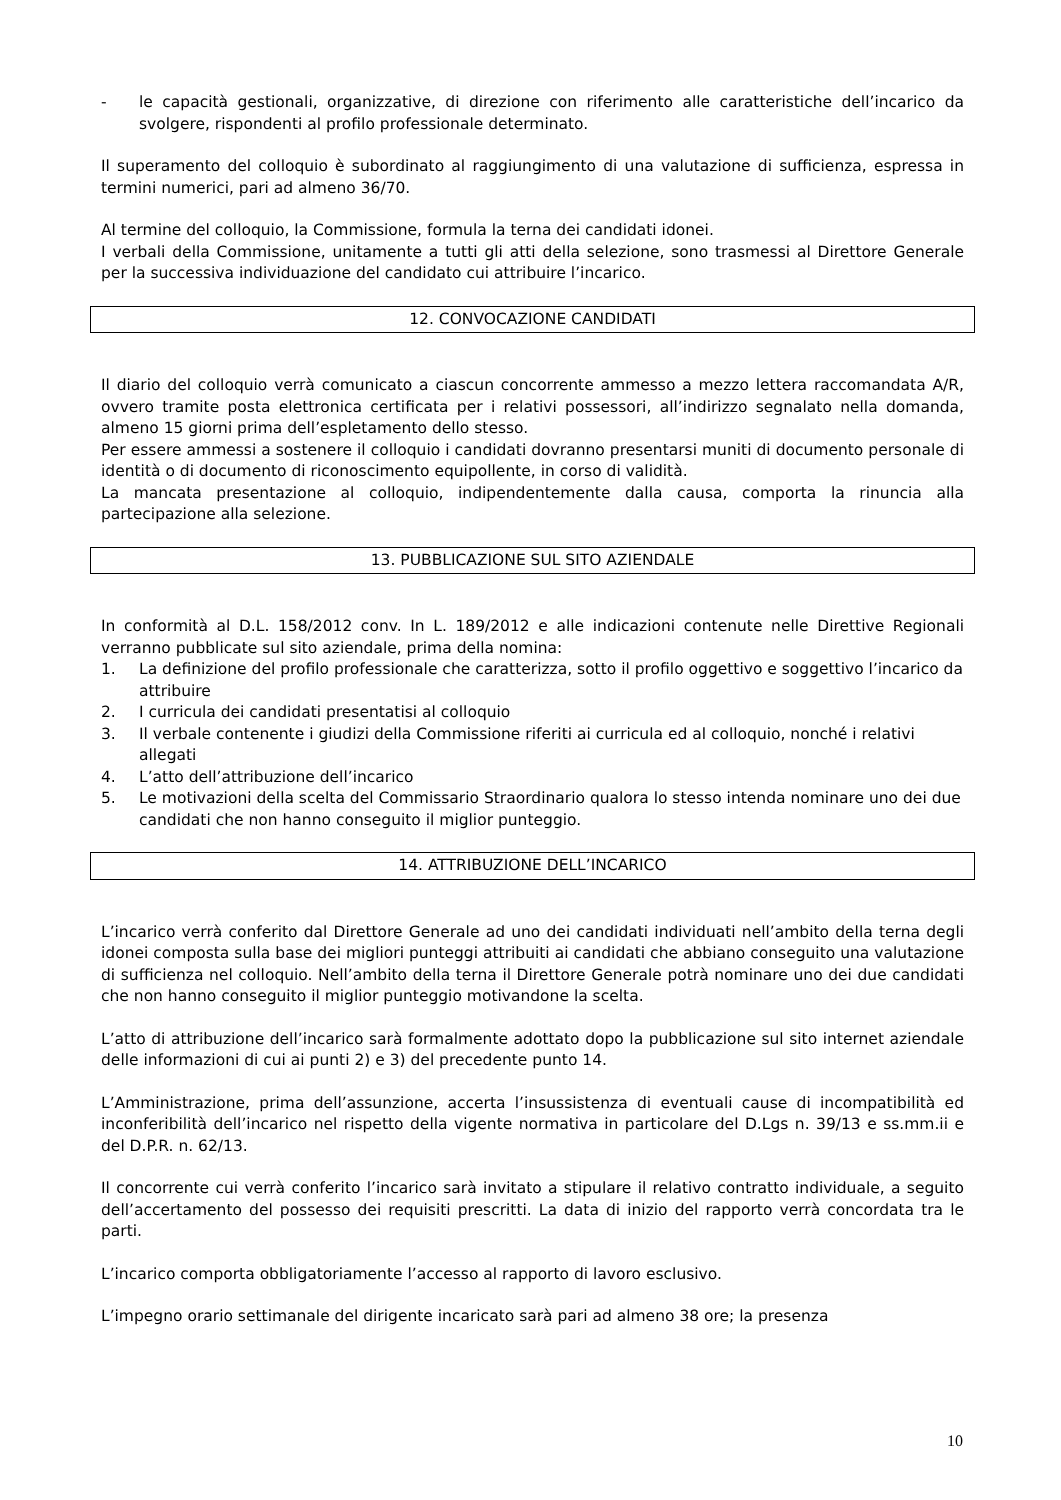- le capacità gestionali, organizzative, di direzione con riferimento alle caratteristiche dell’incarico da svolgere, rispondenti al profilo professionale determinato.
Il superamento del colloquio è subordinato al raggiungimento di una valutazione di sufficienza, espressa in termini numerici, pari ad almeno 36/70.
Al termine del colloquio, la Commissione, formula la terna dei candidati idonei.
I verbali della Commissione, unitamente a tutti gli atti della selezione, sono trasmessi al Direttore Generale per la successiva individuazione del candidato cui attribuire l’incarico.
12. CONVOCAZIONE CANDIDATI
Il diario del colloquio verrà comunicato a ciascun concorrente ammesso a mezzo lettera raccomandata A/R, ovvero tramite posta elettronica certificata per i relativi possessori, all’indirizzo segnalato nella domanda, almeno 15 giorni prima dell’espletamento dello stesso.
Per essere ammessi a sostenere il colloquio i candidati dovranno presentarsi muniti di documento personale di identità o di documento di riconoscimento equipollente, in corso di validità.
La mancata presentazione al colloquio, indipendentemente dalla causa, comporta la rinuncia alla partecipazione alla selezione.
13. PUBBLICAZIONE SUL SITO AZIENDALE
In conformità al D.L. 158/2012 conv. In L. 189/2012 e alle indicazioni contenute nelle Direttive Regionali verranno pubblicate sul sito aziendale, prima della nomina:
1. La definizione del profilo professionale che caratterizza, sotto il profilo oggettivo e soggettivo l’incarico da attribuire
2. I curricula dei candidati presentatisi al colloquio
3. Il verbale contenente i giudizi della Commissione riferiti ai curricula ed al colloquio, nonché i relativi allegati
4. L’atto dell’attribuzione dell’incarico
5. Le motivazioni della scelta del Commissario Straordinario qualora lo stesso intenda nominare uno dei due candidati che non hanno conseguito il miglior punteggio.
14. ATTRIBUZIONE DELL’INCARICO
L’incarico verrà conferito dal Direttore Generale ad uno dei candidati individuati nell’ambito della terna degli idonei composta sulla base dei migliori punteggi attribuiti ai candidati che abbiano conseguito una valutazione di sufficienza nel colloquio. Nell’ambito della terna il Direttore Generale potrà nominare uno dei due candidati che non hanno conseguito il miglior punteggio motivandone la scelta.
L’atto di attribuzione dell’incarico sarà formalmente adottato dopo la pubblicazione sul sito internet aziendale delle informazioni di cui ai punti 2) e 3) del precedente punto 14.
L’Amministrazione, prima dell’assunzione, accerta l’insussistenza di eventuali cause di incompatibilità ed inconferibilità dell’incarico nel rispetto della vigente normativa in particolare del D.Lgs n. 39/13 e ss.mm.ii e del D.P.R. n. 62/13.
Il concorrente cui verrà conferito l’incarico sarà invitato a stipulare il relativo contratto individuale, a seguito dell’accertamento del possesso dei requisiti prescritti. La data di inizio del rapporto verrà concordata tra le parti.
L’incarico comporta obbligatoriamente l’accesso al rapporto di lavoro esclusivo.
L’impegno orario settimanale del dirigente incaricato sarà pari ad almeno 38 ore; la presenza
10